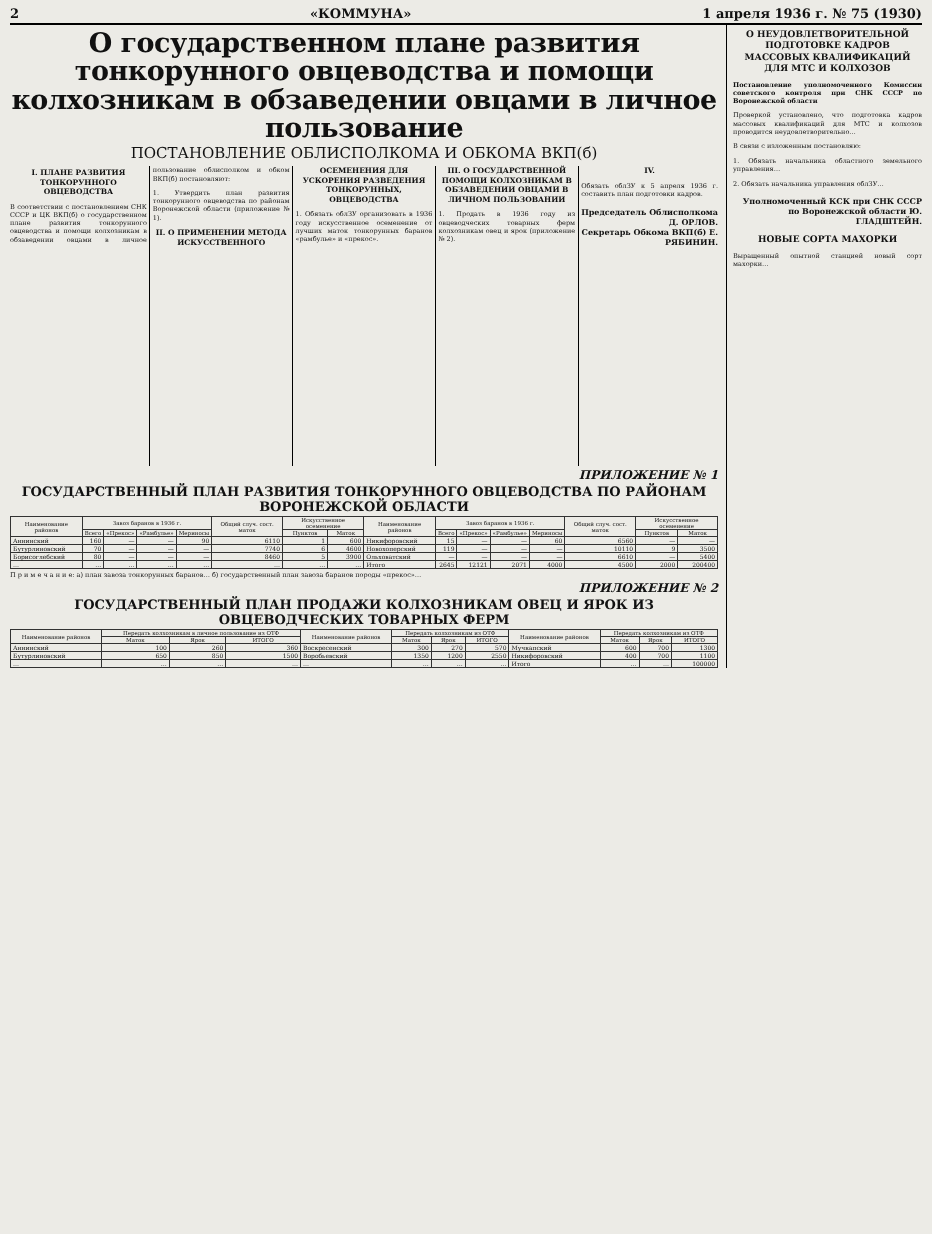2 «КОММУНА» 1 апреля 1936 г. № 75 (1930)
О государственном плане развития тонкорунного овцеводства и помощи колхозникам в обзаведении овцами в личное пользование
ПОСТАНОВЛЕНИЕ ОБЛИСПОЛКОМА И ОБКОМА ВКП(б)
I. ПЛАНЕ РАЗВИТИЯ ТОНКОРУННОГО ОВЦЕВОДСТВА
В соответствии с постановлением СНК СССР и ЦК ВКП(б) о государственном плане развития тонкорунного овцеводства и помощи колхозникам в обзаведении овцами в личное пользование облисполком и обком ВКП(б) постановляют:
1. Утвердить план развития тонкорунного овцеводства по районам Воронежской области (приложение № 1).
II. О ПРИМЕНЕНИИ МЕТОДА ИСКУССТВЕННОГО ОСЕМЕНЕНИЯ ДЛЯ УСКОРЕНИЯ РАЗВЕДЕНИЯ ТОНКОРУННЫХ, ОВЦЕВОДСТВА
1. Обязать облЗУ организовать в 1936 году искусственное осеменение от лучших маток тонкорунных баранов «рамбулье» и «прекос».
III. О ГОСУДАРСТВЕННОЙ ПОМОЩИ КОЛХОЗНИКАМ В ОБЗАВЕДЕНИИ ОВЦАМИ В ЛИЧНОМ ПОЛЬЗОВАНИИ
1. Продать в 1936 году из овцеводческих товарных ферм колхозникам овец и ярок (приложение № 2).
IV.
Обязать облЗУ к 5 апреля 1936 г. составить план подготовки кадров.
Председатель Облисполкома Д. ОРЛОВ.
Секретарь Обкома ВКП(б) Е. РЯБИНИН.
ПРИЛОЖЕНИЕ № 1
ГОСУДАРСТВЕННЫЙ ПЛАН РАЗВИТИЯ ТОНКОРУННОГО ОВЦЕВОДСТВА ПО РАЙОНАМ ВОРОНЕЖСКОЙ ОБЛАСТИ
| Наименование районов | Завоз баранов в 1936 г. | | | | Общий случ. сост. маток | Искусственное осеменение | | Наименование районов | Завоз баранов в 1936 г. | | | | Общий случ. сост. маток | Искусственное осеменение | |
| --- | --- | --- | --- | --- | --- | --- | --- | --- | --- | --- | --- | --- | --- | --- | --- |
| | Всего | «Прекос» | «Рамбулье» | Мериносы | | Пунктов | Маток | | Всего | «Прекос» | «Рамбулье» | Мериносы | | Пунктов | Маток |
| Аннинский | 160 | — | — | 90 | 6110 | 1 | 600 | Никифоровский | 15 | — | — | 60 | 6560 | — | — |
| Бутурлиновский | 70 | — | — | — | 7740 | 6 | 4600 | Новохоперский | 119 | — | — | — | 10110 | 9 | 3500 |
| Борисоглебский | 80 | — | — | — | 8460 | 5 | 3900 | Ольховатский | — | — | — | — | 6610 | — | 5400 |
| … | … | … | … | … | … | … | … | Итого | 2645 | 12121 | 2071 | 4000 | 4500 | 2000 | 200400 |
П р и м е ч а н и е: а) план завоза тонкорунных баранов… б) государственный план завоза баранов породы «прекос»…
ПРИЛОЖЕНИЕ № 2
ГОСУДАРСТВЕННЫЙ ПЛАН ПРОДАЖИ КОЛХОЗНИКАМ ОВЕЦ И ЯРОК ИЗ ОВЦЕВОДЧЕСКИХ ТОВАРНЫХ ФЕРМ
| Наименование районов | Передать колхозникам в личное пользование из ОТФ | | | Наименование районов | Передать колхозникам из ОТФ | | | Наименование районов | Передать колхозникам из ОТФ | | |
| --- | --- | --- | --- | --- | --- | --- | --- | --- | --- | --- | --- |
| | Маток | Ярок | ИТОГО | | Маток | Ярок | ИТОГО | | Маток | Ярок | ИТОГО |
| Аннинский | 100 | 260 | 360 | Воскресенский | 300 | 270 | 570 | Мучкапский | 600 | 700 | 1300 |
| Бутурлиновский | 650 | 850 | 1500 | Воробьевский | 1350 | 1200 | 2550 | Никифоровский | 400 | 700 | 1100 |
| … | … | … | … | … | … | … | … | Итого | … | … | 100000 |
О НЕУДОВЛЕТВОРИТЕЛЬНОЙ ПОДГОТОВКЕ КАДРОВ МАССОВЫХ КВАЛИФИКАЦИЙ ДЛЯ МТС И КОЛХОЗОВ
Постановление уполномоченного Комиссии советского контроля при СНК СССР по Воронежской области
Проверкой установлено, что подготовка кадров массовых квалификаций для МТС и колхозов проводится неудовлетворительно…
В связи с изложенным постановляю:
1. Обязать начальника областного земельного управления…
2. Обязать начальника управления облЗУ…
Уполномоченный КСК при СНК СССР по Воронежской области Ю. ГЛАДШТЕЙН.
НОВЫЕ СОРТА МАХОРКИ
Выращенный опытной станцией новый сорт махорки…